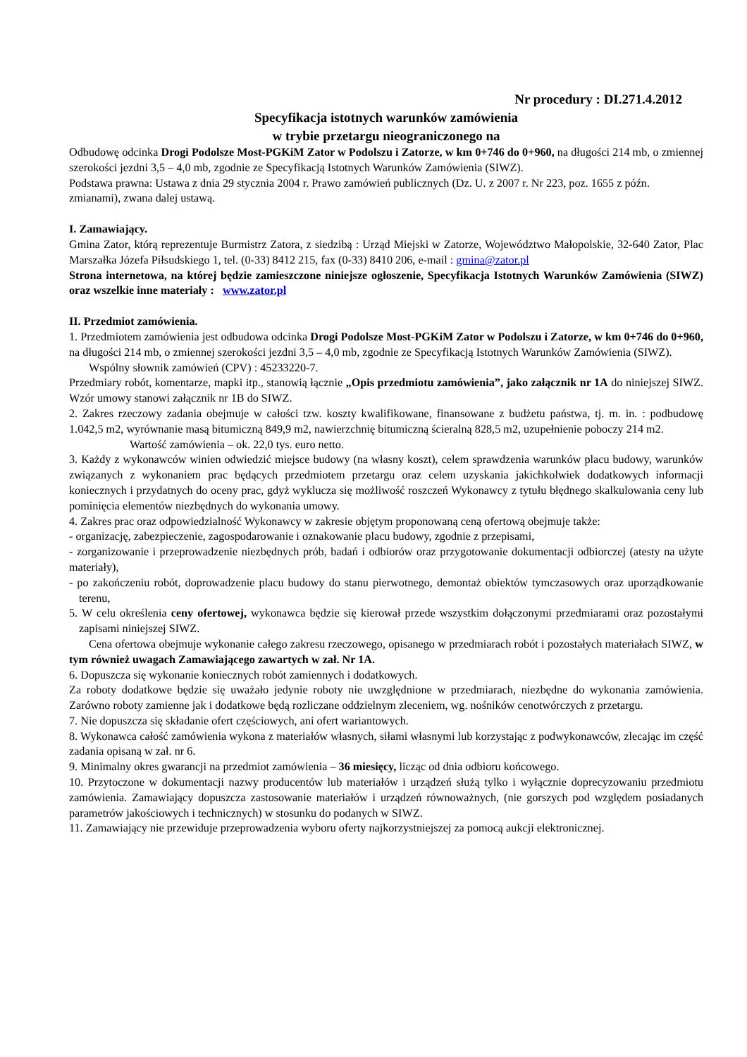Nr procedury : DI.271.4.2012
Specyfikacja istotnych warunków zamówienia
w trybie przetargu nieograniczonego na
Odbudowę odcinka Drogi Podolsze Most-PGKiM Zator w Podolszu i Zatorze, w km 0+746 do 0+960, na długości 214 mb, o zmiennej szerokości jezdni 3,5 – 4,0 mb, zgodnie ze Specyfikacją Istotnych Warunków Zamówienia (SIWZ).
Podstawa prawna: Ustawa z dnia 29 stycznia 2004 r. Prawo zamówień publicznych (Dz. U. z 2007 r. Nr 223, poz. 1655 z późn. zmianami), zwana dalej ustawą.
I. Zamawiający.
Gmina Zator, którą reprezentuje Burmistrz Zatora, z siedzibą : Urząd Miejski w Zatorze, Województwo Małopolskie, 32-640 Zator, Plac Marszałka Józefa Piłsudskiego 1, tel. (0-33) 8412 215, fax (0-33) 8410 206, e-mail : gmina@zator.pl
Strona internetowa, na której będzie zamieszczone niniejsze ogłoszenie, Specyfikacja Istotnych Warunków Zamówienia (SIWZ) oraz wszelkie inne materiały : www.zator.pl
II. Przedmiot zamówienia.
1. Przedmiotem zamówienia jest odbudowa odcinka Drogi Podolsze Most-PGKiM Zator w Podolszu i Zatorze, w km 0+746 do 0+960, na długości 214 mb, o zmiennej szerokości jezdni 3,5 – 4,0 mb, zgodnie ze Specyfikacją Istotnych Warunków Zamówienia (SIWZ).
Wspólny słownik zamówień (CPV) : 45233220-7.
Przedmiary robót, komentarze, mapki itp., stanowią łącznie „Opis przedmiotu zamówienia”, jako załącznik nr 1A do niniejszej SIWZ. Wzór umowy stanowi załącznik nr 1B do SIWZ.
2. Zakres rzeczowy zadania obejmuje w całości tzw. koszty kwalifikowane, finansowane z budżetu państwa, tj. m. in. : podbudowę 1.042,5 m2, wyrównanie masą bitumiczną 849,9 m2, nawierzchnię bitumiczną ścieralną 828,5 m2, uzupełnienie poboczy 214 m2.
Wartość zamówienia – ok. 22,0 tys. euro netto.
3. Każdy z wykonawców winien odwiedzić miejsce budowy (na własny koszt), celem sprawdzenia warunków placu budowy, warunków związanych z wykonaniem prac będących przedmiotem przetargu oraz celem uzyskania jakichkolwiek dodatkowych informacji koniecznych i przydatnych do oceny prac, gdyż wyklucza się możliwość roszczeń Wykonawcy z tytułu błędnego skalkulowania ceny lub pominięcia elementów niezbędnych do wykonania umowy.
4. Zakres prac oraz odpowiedzialność Wykonawcy w zakresie objętym proponowaną ceną ofertową obejmuje także:
- organizację, zabezpieczenie, zagospodarowanie i oznakowanie placu budowy, zgodnie z przepisami,
- zorganizowanie i przeprowadzenie niezbędnych prób, badań i odbiorów oraz przygotowanie dokumentacji odbiorczej (atesty na użyte materiały),
- po zakończeniu robót, doprowadzenie placu budowy do stanu pierwotnego, demontaż obiektów tymczasowych oraz uporządkowanie terenu,
5. W celu określenia ceny ofertowej, wykonawca będzie się kierował przede wszystkim dołączonymi przedmiarami oraz pozostałymi zapisami niniejszej SIWZ.
Cena ofertowa obejmuje wykonanie całego zakresu rzeczowego, opisanego w przedmiarach robót i pozostałych materiałach SIWZ, w tym również uwagach Zamawiającego zawartych w zał. Nr 1A.
6. Dopuszcza się wykonanie koniecznych robót zamiennych i dodatkowych.
Za roboty dodatkowe będzie się uważało jedynie roboty nie uwzględnione w przedmiarach, niezbędne do wykonania zamówienia. Zarówno roboty zamienne jak i dodatkowe będą rozliczane oddzielnym zleceniem, wg. nośników cenotwórczych z przetargu.
7. Nie dopuszcza się składanie ofert częściowych, ani ofert wariantowych.
8. Wykonawca całość zamówienia wykona z materiałów własnych, siłami własnymi lub korzystając z podwykonawców, zlecając im część zadania opisaną w zał. nr 6.
9. Minimalny okres gwarancji na przedmiot zamówienia – 36 miesięcy, licząc od dnia odbioru końcowego.
10. Przytoczone w dokumentacji nazwy producentów lub materiałów i urządzeń służą tylko i wyłącznie doprecyzowaniu przedmiotu zamówienia. Zamawiający dopuszcza zastosowanie materiałów i urządzeń równoważnych, (nie gorszych pod względem posiadanych parametrów jakościowych i technicznych) w stosunku do podanych w SIWZ.
11. Zamawiający nie przewiduje przeprowadzenia wyboru oferty najkorzystniejszej za pomocą aukcji elektronicznej.